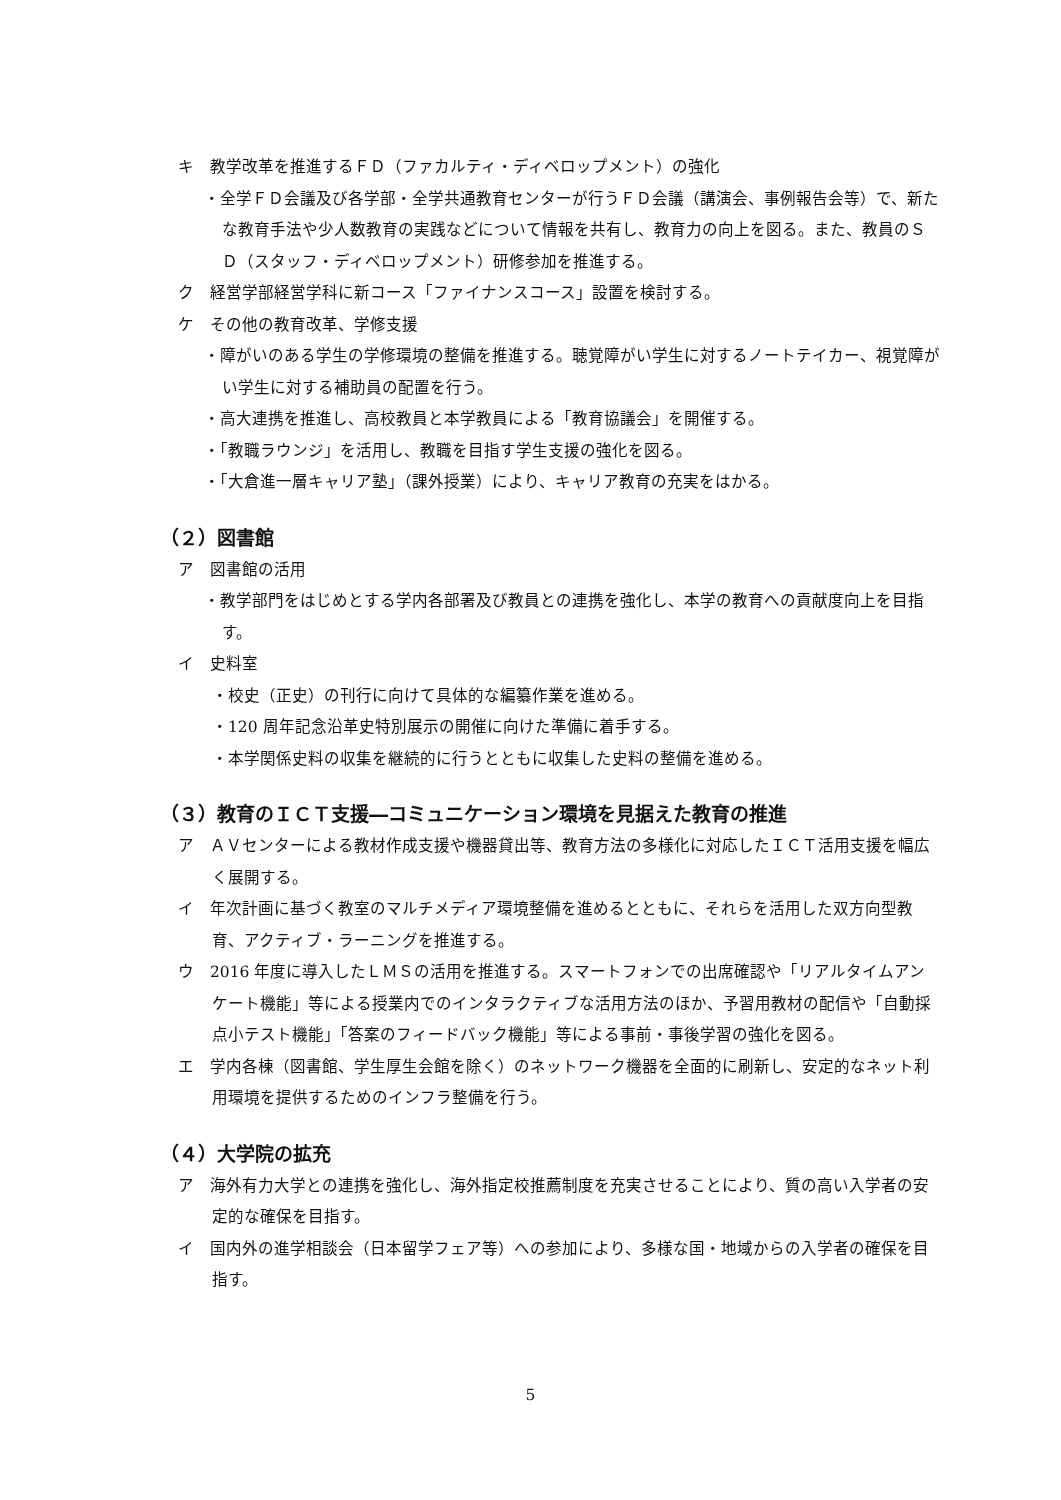キ　教学改革を推進するＦＤ（ファカルティ・ディベロップメント）の強化
・全学ＦＤ会議及び各学部・全学共通教育センターが行うＦＤ会議（講演会、事例報告会等）で、新たな教育手法や少人数教育の実践などについて情報を共有し、教育力の向上を図る。また、教員のＳＤ（スタッフ・ディベロップメント）研修参加を推進する。
ク　経営学部経営学科に新コース「ファイナンスコース」設置を検討する。
ケ　その他の教育改革、学修支援
・障がいのある学生の学修環境の整備を推進する。聴覚障がい学生に対するノートテイカー、視覚障がい学生に対する補助員の配置を行う。
・高大連携を推進し、高校教員と本学教員による「教育協議会」を開催する。
・「教職ラウンジ」を活用し、教職を目指す学生支援の強化を図る。
・「大倉進一層キャリア塾」（課外授業）により、キャリア教育の充実をはかる。
（２）図書館
ア　図書館の活用
・教学部門をはじめとする学内各部署及び教員との連携を強化し、本学の教育への貢献度向上を目指す。
イ　史料室
・校史（正史）の刊行に向けて具体的な編纂作業を進める。
・120 周年記念沿革史特別展示の開催に向けた準備に着手する。
・本学関係史料の収集を継続的に行うとともに収集した史料の整備を進める。
（３）教育のＩＣＴ支援―コミュニケーション環境を見据えた教育の推進
ア　ＡＶセンターによる教材作成支援や機器貸出等、教育方法の多様化に対応したＩＣＴ活用支援を幅広く展開する。
イ　年次計画に基づく教室のマルチメディア環境整備を進めるとともに、それらを活用した双方向型教育、アクティブ・ラーニングを推進する。
ウ　2016 年度に導入したＬＭＳの活用を推進する。スマートフォンでの出席確認や「リアルタイムアンケート機能」等による授業内でのインタラクティブな活用方法のほか、予習用教材の配信や「自動採点小テスト機能」「答案のフィードバック機能」等による事前・事後学習の強化を図る。
エ　学内各棟（図書館、学生厚生会館を除く）のネットワーク機器を全面的に刷新し、安定的なネット利用環境を提供するためのインフラ整備を行う。
（４）大学院の拡充
ア　海外有力大学との連携を強化し、海外指定校推薦制度を充実させることにより、質の高い入学者の安定的な確保を目指す。
イ　国内外の進学相談会（日本留学フェア等）への参加により、多様な国・地域からの入学者の確保を目指す。
5